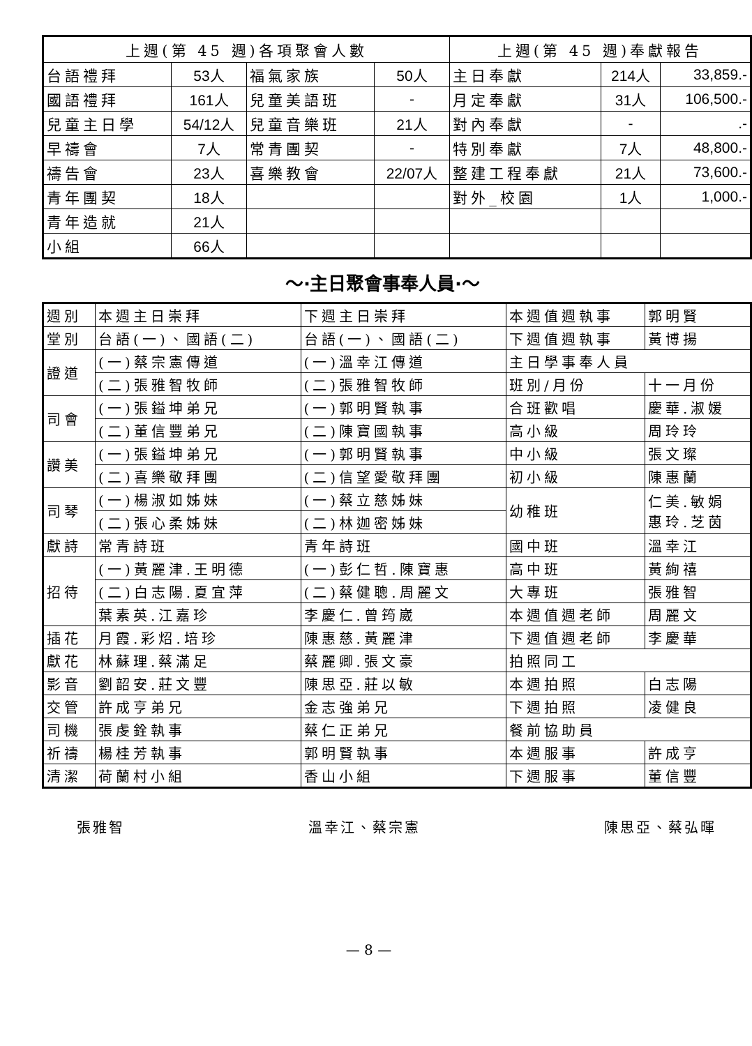| 上週(第 45 週)各項聚會人數 | | | | 上週(第 45 週)奉獻報告 | | |
| --- | --- | --- | --- | --- | --- | --- |
| 台語禮拜 | 53人 | 福氣家族 | 50人 | 主日奉獻 | 214人 | 33,859.- |
| 國語禮拜 | 161人 | 兒童美語班 | - | 月定奉獻 | 31人 | 106,500.- |
| 兒童主日學 | 54/12人 | 兒童音樂班 | 21人 | 對內奉獻 | - | .- |
| 早禱會 | 7人 | 常青團契 | - | 特別奉獻 | 7人 | 48,800.- |
| 禱告會 | 23人 | 喜樂教會 | 22/07人 | 整建工程奉獻 | 21人 | 73,600.- |
| 青年團契 | 18人 | | | 對外_校園 | 1人 | 1,000.- |
| 青年造就 | 21人 | | | | | |
| 小組 | 66人 | | | | | |
～‧主日聚會事奉人員‧～
| 週別 | 本週主日崇拜 | 下週主日崇拜 | 本週值週執事 | 郭明賢 |
| 堂別 | 台語(一)、國語(二) | 台語(一)、國語(二) | 下週值週執事 | 黃博揚 |
| 證道 | (一)蔡宗憲傳道 | (一)溫幸江傳道 | 主日學事奉人員 | |
| | (二)張雅智牧師 | (二)張雅智牧師 | 班別/月份 | 十一月份 |
| 司會 | (一)張鎰坤弟兄 | (一)郭明賢執事 | 合班歡唱 | 慶華.淑媛 |
| | (二)董信豐弟兄 | (二)陳寶國執事 | 高小級 | 周玲玲 |
| 讚美 | (一)張鎰坤弟兄 | (一)郭明賢執事 | 中小級 | 張文璨 |
| | (二)喜樂敬拜團 | (二)信望愛敬拜團 | 初小級 | 陳惠蘭 |
| 司琴 | (一)楊淑如姊妹 | (一)蔡立慈姊妹 | 幼稚班 | 仁美.敏娟 惠玲.芝茵 |
| | (二)張心柔姊妹 | (二)林迦密姊妹 | | |
| 獻詩 | 常青詩班 | 青年詩班 | 國中班 | 溫幸江 |
| 招待 | (一)黃麗津.王明德 | (一)彭仁哲.陳寶惠 | 高中班 | 黃絢禧 |
| | (二)白志陽.夏宜萍 | (二)蔡健聰.周麗文 | 大專班 | 張雅智 |
| | 葉素英.江嘉珍 | 李慶仁.曾筠崴 | 本週值週老師 | 周麗文 |
| 插花 | 月霞.彩炤.培珍 | 陳惠慈.黃麗津 | 下週值週老師 | 李慶華 |
| 獻花 | 林蘇理.蔡滿足 | 蔡麗卿.張文豪 | 拍照同工 | |
| 影音 | 劉韶安.莊文豐 | 陳思亞.莊以敏 | 本週拍照 | 白志陽 |
| 交管 | 許成亨弟兄 | 金志強弟兄 | 下週拍照 | 凌健良 |
| 司機 | 張虔銓執事 | 蔡仁正弟兄 | 餐前協助員 | |
| 祈禱 | 楊桂芳執事 | 郭明賢執事 | 本週服事 | 許成亨 |
| 清潔 | 荷蘭村小組 | 香山小組 | 下週服事 | 董信豐 |
張雅智 溫幸江、蔡宗憲 陳思亞、蔡弘暉
— 8 —